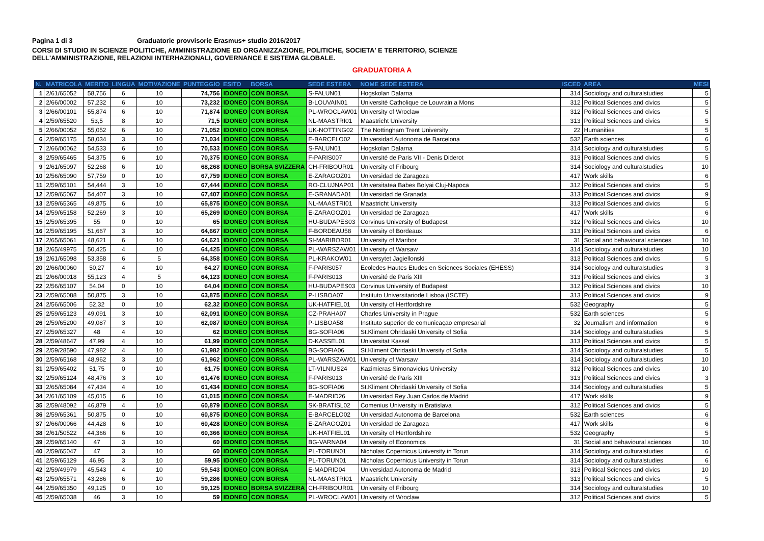Pagina 1 di 3 Graduatorie provvisorie Erasmus+ studio 2016/2017
CORSI DI STUDIO IN SCIENZE POLITICHE, AMMINISTRAZIONE ED ORGANIZZAZIONE, POLITICHE, SOCIETA' E TERRITORIO, SCIENZE
DELL'AMMINISTRAZIONE, RELAZIONI INTERHAZIONALI, GOVERNANCE E SISTEMA GLOBALE.
GRADUATORIA A
| N. | MATRICOLA | MERITO | LINGUA | MOTIVAZIONE | PUNTEGGIO | ESITO | BORSA | SEDE ESTERA | NOME SEDE ESTERA | ISCED | AREA | MESI |
| --- | --- | --- | --- | --- | --- | --- | --- | --- | --- | --- | --- | --- |
| 1 | 2/61/65052 | 58,756 | 6 | 10 | 74,756 | IDONEO | CON BORSA | S-FALUN01 | Hogskolan Dalarna | 314 | Sociology and culturalstudies | 5 |
| 2 | 2/66/00002 | 57,232 | 6 | 10 | 73,232 | IDONEO | CON BORSA | B-LOUVAIN01 | Université Catholique de Louvrain a Mons | 312 | Political Sciences and civics | 5 |
| 3 | 2/66/00101 | 55,874 | 6 | 10 | 71,874 | IDONEO | CON BORSA | PL-WROCLAW01 | University of Wroclaw | 312 | Political Sciences and civics | 5 |
| 4 | 2/59/65520 | 53,5 | 8 | 10 | 71,5 | IDONEO | CON BORSA | NL-MAASTRI01 | Maastricht University | 313 | Political Sciences and civics | 5 |
| 5 | 2/66/00052 | 55,052 | 6 | 10 | 71,052 | IDONEO | CON BORSA | UK-NOTTING02 | The Nottingham Trent University | 22 | Humanities | 5 |
| 6 | 2/59/65175 | 58,034 | 3 | 10 | 71,034 | IDONEO | CON BORSA | E-BARCELO02 | Universidad Autonoma de Barcelona | 532 | Earth sciences | 6 |
| 7 | 2/66/00062 | 54,533 | 6 | 10 | 70,533 | IDONEO | CON BORSA | S-FALUN01 | Hogskolan Dalarna | 314 | Sociology and culturalstudies | 5 |
| 8 | 2/59/65465 | 54,375 | 6 | 10 | 70,375 | IDONEO | CON BORSA | F-PARIS007 | Université de Paris VII - Denis Diderot | 313 | Political Sciences and civics | 5 |
| 9 | 2/61/65097 | 52,268 | 6 | 10 | 68,268 | IDONEO | BORSA SVIZZERA | CH-FRIBOUR01 | University of Fribourg | 314 | Sociology and culturalstudies | 10 |
| 10 | 2/56/65090 | 57,759 | 0 | 10 | 67,759 | IDONEO | CON BORSA | E-ZARAGOZ01 | Universidad de Zaragoza | 417 | Work skills | 6 |
| 11 | 2/59/65101 | 54,444 | 3 | 10 | 67,444 | IDONEO | CON BORSA | RO-CLUJNAP01 | Universitatea Babes Bolyai Cluj-Napoca | 312 | Political Sciences and civics | 5 |
| 12 | 2/59/65067 | 54,407 | 3 | 10 | 67,407 | IDONEO | CON BORSA | E-GRANADA01 | Universidad de Granada | 313 | Political Sciences and civics | 9 |
| 13 | 2/59/65365 | 49,875 | 6 | 10 | 65,875 | IDONEO | CON BORSA | NL-MAASTRI01 | Maastricht University | 313 | Political Sciences and civics | 5 |
| 14 | 2/59/65158 | 52,269 | 3 | 10 | 65,269 | IDONEO | CON BORSA | E-ZARAGOZ01 | Universidad de Zaragoza | 417 | Work skills | 6 |
| 15 | 2/59/65395 | 55 | 0 | 10 | 65 | IDONEO | CON BORSA | HU-BUDAPES03 | Corvinus University of Budapest | 312 | Political Sciences and civics | 10 |
| 16 | 2/59/65195 | 51,667 | 3 | 10 | 64,667 | IDONEO | CON BORSA | F-BORDEAU58 | University of Bordeaux | 313 | Political Sciences and civics | 6 |
| 17 | 2/65/65061 | 48,621 | 6 | 10 | 64,621 | IDONEO | CON BORSA | SI-MARIBOR01 | University of Maribor | 31 | Social and behavioural sciences | 10 |
| 18 | 2/65/49975 | 50,425 | 4 | 10 | 64,425 | IDONEO | CON BORSA | PL-WARSZAW01 | University of Warsaw | 314 | Sociology and culturalstudies | 10 |
| 19 | 2/61/65098 | 53,358 | 6 | 5 | 64,358 | IDONEO | CON BORSA | PL-KRAKOW01 | Universytet Jagiellonski | 313 | Political Sciences and civics | 5 |
| 20 | 2/66/00060 | 50,27 | 4 | 10 | 64,27 | IDONEO | CON BORSA | F-PARIS057 | Ecoledes Hautes Etudes en Sciences Sociales (EHESS) | 314 | Sociology and culturalstudies | 3 |
| 21 | 2/66/00018 | 55,123 | 4 | 5 | 64,123 | IDONEO | CON BORSA | F-PARIS013 | Université de Paris XIII | 313 | Political Sciences and civics | 3 |
| 22 | 2/56/65107 | 54,04 | 0 | 10 | 64,04 | IDONEO | CON BORSA | HU-BUDAPES03 | Corvinus University of Budapest | 312 | Political Sciences and civics | 10 |
| 23 | 2/59/65088 | 50,875 | 3 | 10 | 63,875 | IDONEO | CON BORSA | P-LISBOA07 | Instituto Universitariode Lisboa (ISCTE) | 313 | Political Sciences and civics | 9 |
| 24 | 2/56/65006 | 52,32 | 0 | 10 | 62,32 | IDONEO | CON BORSA | UK-HATFIEL01 | University of Hertfordshire | 532 | Geography | 5 |
| 25 | 2/59/65123 | 49,091 | 3 | 10 | 62,091 | IDONEO | CON BORSA | CZ-PRAHA07 | Charles University in Prague | 532 | Earth sciences | 5 |
| 26 | 2/59/65200 | 49,087 | 3 | 10 | 62,087 | IDONEO | CON BORSA | P-LISBOA58 | Instituto superior de comunicaçao empresarial | 32 | Journalism and information | 6 |
| 27 | 2/59/65327 | 48 | 4 | 10 | 62 | IDONEO | CON BORSA | BG-SOFIA06 | St.Kliment Ohridaski University of Sofia | 314 | Sociology and culturalstudies | 5 |
| 28 | 2/59/48647 | 47,99 | 4 | 10 | 61,99 | IDONEO | CON BORSA | D-KASSEL01 | Universitat Kassel | 313 | Political Sciences and civics | 5 |
| 29 | 2/59/28590 | 47,982 | 4 | 10 | 61,982 | IDONEO | CON BORSA | BG-SOFIA06 | St.Kliment Ohridaski University of Sofia | 314 | Sociology and culturalstudies | 5 |
| 30 | 2/59/65168 | 48,962 | 3 | 10 | 61,962 | IDONEO | CON BORSA | PL-WARSZAW01 | University of Warsaw | 314 | Sociology and culturalstudies | 10 |
| 31 | 2/59/65402 | 51,75 | 0 | 10 | 61,75 | IDONEO | CON BORSA | LT-VILNIUS24 | Kazimieras Simonavicius University | 312 | Political Sciences and civics | 10 |
| 32 | 2/59/65124 | 48,476 | 3 | 10 | 61,476 | IDONEO | CON BORSA | F-PARIS013 | Université de Paris XIII | 313 | Political Sciences and civics | 3 |
| 33 | 2/65/65084 | 47,434 | 4 | 10 | 61,434 | IDONEO | CON BORSA | BG-SOFIA06 | St.Kliment Ohridaski University of Sofia | 314 | Sociology and culturalstudies | 5 |
| 34 | 2/61/65109 | 45,015 | 6 | 10 | 61,015 | IDONEO | CON BORSA | E-MADRID26 | Universidad Rey Juan Carlos de Madrid | 417 | Work skills | 9 |
| 35 | 2/59/48092 | 46,879 | 4 | 10 | 60,879 | IDONEO | CON BORSA | SK-BRATISL02 | Comenius University in Bratislava | 312 | Political Sciences and civics | 5 |
| 36 | 2/59/65361 | 50,875 | 0 | 10 | 60,875 | IDONEO | CON BORSA | E-BARCELO02 | Universidad Autonoma de Barcelona | 532 | Earth sciences | 6 |
| 37 | 2/66/00066 | 44,428 | 6 | 10 | 60,428 | IDONEO | CON BORSA | E-ZARAGOZ01 | Universidad de Zaragoza | 417 | Work skills | 6 |
| 38 | 2/61/50522 | 44,366 | 6 | 10 | 60,366 | IDONEO | CON BORSA | UK-HATFIEL01 | University of Hertfordshire | 532 | Geography | 5 |
| 39 | 2/59/65140 | 47 | 3 | 10 | 60 | IDONEO | CON BORSA | BG-VARNA04 | University of Economics | 31 | Social and behavioural sciences | 10 |
| 40 | 2/59/65047 | 47 | 3 | 10 | 60 | IDONEO | CON BORSA | PL-TORUN01 | Nicholas Copernicus University in Torun | 314 | Sociology and culturalstudies | 6 |
| 41 | 2/59/65129 | 46,95 | 3 | 10 | 59,95 | IDONEO | CON BORSA | PL-TORUN01 | Nicholas Copernicus University in Torun | 314 | Sociology and culturalstudies | 6 |
| 42 | 2/59/49979 | 45,543 | 4 | 10 | 59,543 | IDONEO | CON BORSA | E-MADRID04 | Universidad Autonoma de Madrid | 313 | Political Sciences and civics | 10 |
| 43 | 2/59/65571 | 43,286 | 6 | 10 | 59,286 | IDONEO | CON BORSA | NL-MAASTRI01 | Maastricht University | 313 | Political Sciences and civics | 5 |
| 44 | 2/59/65350 | 49,125 | 0 | 10 | 59,125 | IDONEO | BORSA SVIZZERA | CH-FRIBOUR01 | University of Fribourg | 314 | Sociology and culturalstudies | 10 |
| 45 | 2/59/65038 | 46 | 3 | 10 | 59 | IDONEO | CON BORSA | PL-WROCLAW01 | University of Wroclaw | 312 | Political Sciences and civics | 5 |